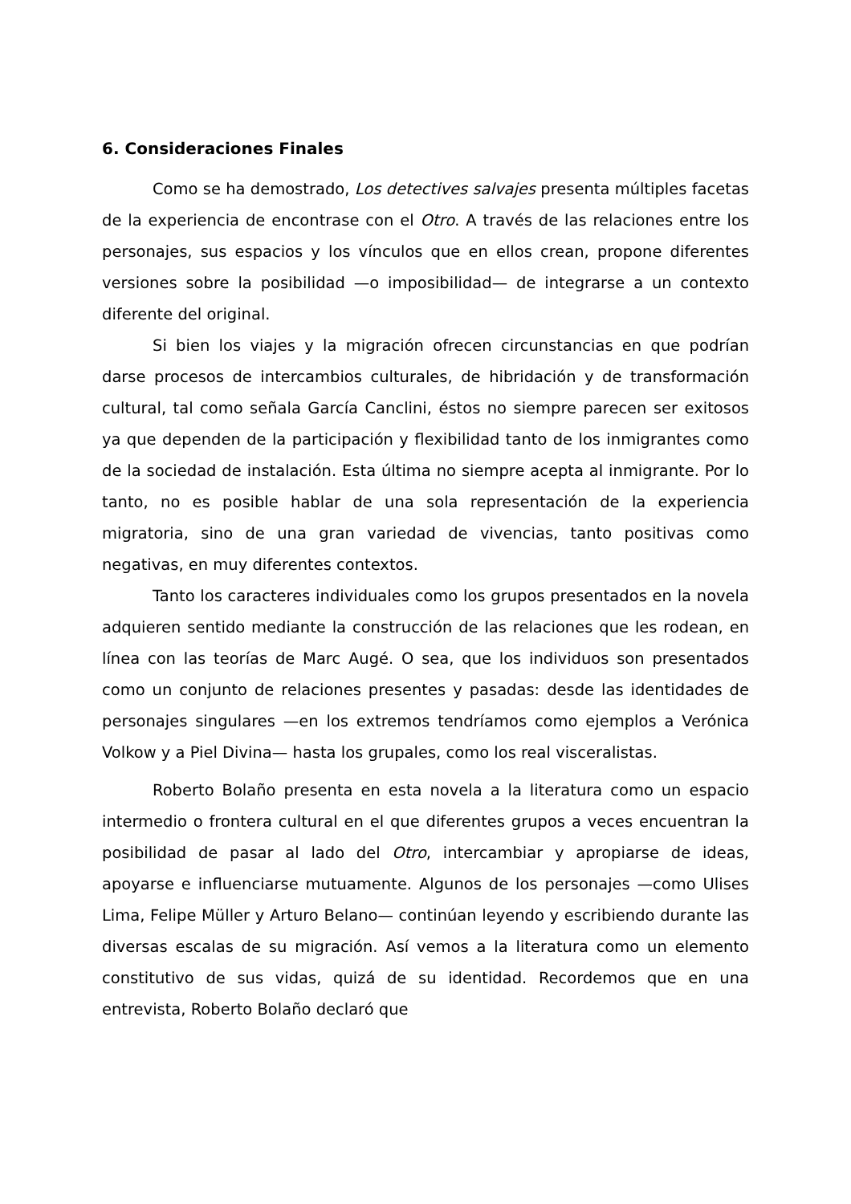6. Consideraciones Finales
Como se ha demostrado, Los detectives salvajes presenta múltiples facetas de la experiencia de encontrase con el Otro. A través de las relaciones entre los personajes, sus espacios y los vínculos que en ellos crean, propone diferentes versiones sobre la posibilidad —o imposibilidad— de integrarse a un contexto diferente del original.
Si bien los viajes y la migración ofrecen circunstancias en que podrían darse procesos de intercambios culturales, de hibridación y de transformación cultural, tal como señala García Canclini, éstos no siempre parecen ser exitosos ya que dependen de la participación y flexibilidad tanto de los inmigrantes como de la sociedad de instalación. Esta última no siempre acepta al inmigrante. Por lo tanto, no es posible hablar de una sola representación de la experiencia migratoria, sino de una gran variedad de vivencias, tanto positivas como negativas, en muy diferentes contextos.
Tanto los caracteres individuales como los grupos presentados en la novela adquieren sentido mediante la construcción de las relaciones que les rodean, en línea con las teorías de Marc Augé. O sea, que los individuos son presentados como un conjunto de relaciones presentes y pasadas: desde las identidades de personajes singulares —en los extremos tendríamos como ejemplos a Verónica Volkow y a Piel Divina— hasta los grupales, como los real visceralistas.
Roberto Bolaño presenta en esta novela a la literatura como un espacio intermedio o frontera cultural en el que diferentes grupos a veces encuentran la posibilidad de pasar al lado del Otro, intercambiar y apropiarse de ideas, apoyarse e influenciarse mutuamente. Algunos de los personajes —como Ulises Lima, Felipe Müller y Arturo Belano— continúan leyendo y escribiendo durante las diversas escalas de su migración. Así vemos a la literatura como un elemento constitutivo de sus vidas, quizá de su identidad. Recordemos que en una entrevista, Roberto Bolaño declaró que